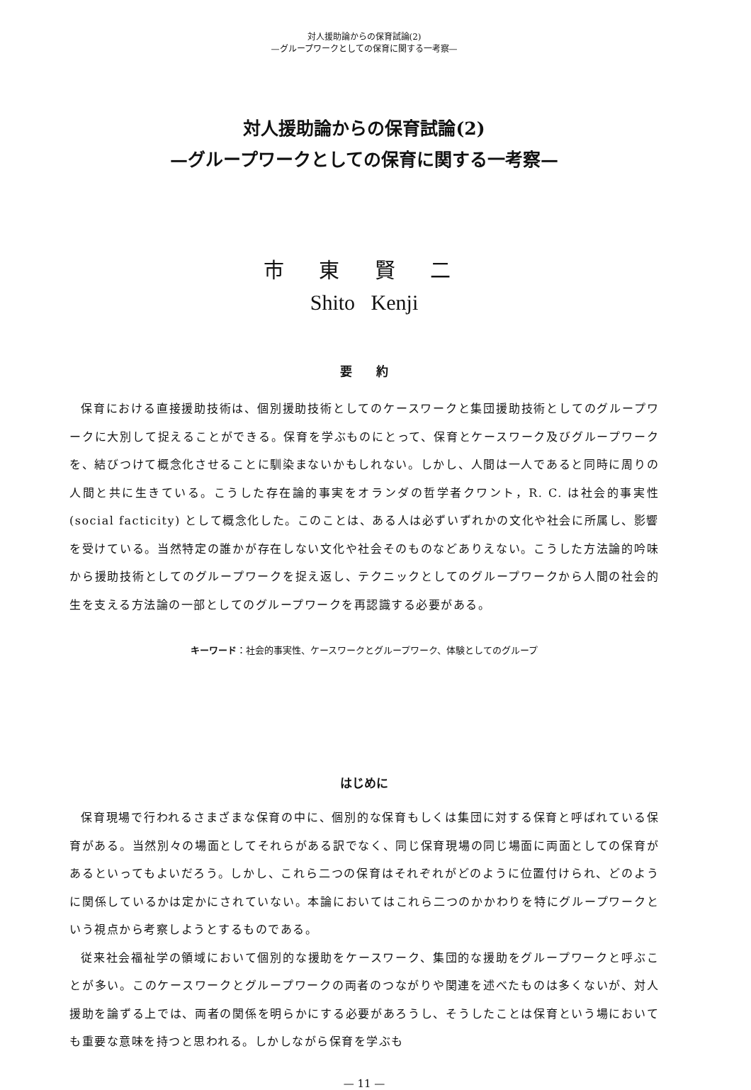対人援助論からの保育試論(2)
—グループワークとしての保育に関する一考察—
対人援助論からの保育試論(2)
—グループワークとしての保育に関する一考察—
市 東 賢 二
Shito Kenji
要　　約
保育における直接援助技術は、個別援助技術としてのケースワークと集団援助技術としてのグループワークに大別して捉えることができる。保育を学ぶものにとって、保育とケースワーク及びグループワークを、結びつけて概念化させることに馴染まないかもしれない。しかし、人間は一人であると同時に周りの人間と共に生きている。こうした存在論的事実をオランダの哲学者クワント，R. C. は社会的事実性 (social facticity) として概念化した。このことは、ある人は必ずいずれかの文化や社会に所属し、影響を受けている。当然特定の誰かが存在しない文化や社会そのものなどありえない。こうした方法論的吟味から援助技術としてのグループワークを捉え返し、テクニックとしてのグループワークから人間の社会的生を支える方法論の一部としてのグループワークを再認識する必要がある。
キーワード：社会的事実性、ケースワークとグループワーク、体験としてのグループ
はじめに
保育現場で行われるさまざまな保育の中に、個別的な保育もしくは集団に対する保育と呼ばれている保育がある。当然別々の場面としてそれらがある訳でなく、同じ保育現場の同じ場面に両面としての保育があるといってもよいだろう。しかし、これら二つの保育はそれぞれがどのように位置付けられ、どのように関係しているかは定かにされていない。本論においてはこれら二つのかかわりを特にグループワークという視点から考察しようとするものである。
従来社会福祉学の領域において個別的な援助をケースワーク、集団的な援助をグループワークと呼ぶことが多い。このケースワークとグループワークの両者のつながりや関連を述べたものは多くないが、対人援助を論ずる上では、両者の関係を明らかにする必要があろうし、そうしたことは保育という場においても重要な意味を持つと思われる。しかしながら保育を学ぶも
— 11 —